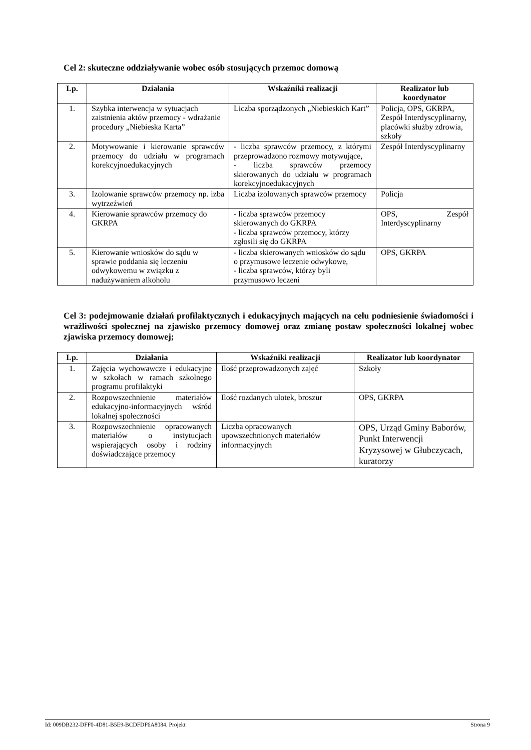Cel 2: skuteczne oddziaływanie wobec osób stosujących przemoc domową
| Lp. | Działania | Wskaźniki realizacji | Realizator lub koordynator |
| --- | --- | --- | --- |
| 1. | Szybka interwencja w sytuacjach zaistnienia aktów przemocy - wdrażanie procedury „Niebieska Karta” | Liczba sporządzonych „Niebieskich Kart” | Policja, OPS, GKRPA, Zespół Interdyscyplinarny, placówki służby zdrowia, szkoły |
| 2. | Motywowanie i kierowanie sprawców przemocy do udziału w programach korekcyjnoedukacyjnych | - liczba sprawców przemocy, z którymi przeprowadzono rozmowy motywujące, - liczba sprawców przemocy skierowanych do udziału w programach korekcyjnoedukacyjnych | Zespół Interdyscyplinarny |
| 3. | Izolowanie sprawców przemocy np. izba wytrzeźwień | Liczba izolowanych sprawców przemocy | Policja |
| 4. | Kierowanie sprawców przemocy do GKRPA | - liczba sprawców przemocy skierowanych do GKRPA - liczba sprawców przemocy, którzy zgłosili się do GKRPA | OPS, Zespół Interdyscyplinarny |
| 5. | Kierowanie wniosków do sądu w sprawie poddania się leczeniu odwykowemu w związku z nadużywaniem alkoholu | - liczba skierowanych wniosków do sądu o przymusowe leczenie odwykowe, - liczba sprawców, którzy byli przymusowo leczeni | OPS, GKRPA |
Cel 3: podejmowanie działań profilaktycznych i edukacyjnych mających na celu podniesienie świadomości i wrażliwości społecznej na zjawisko przemocy domowej oraz zmianę postaw społeczności lokalnej wobec zjawiska przemocy domowej;
| Lp. | Działania | Wskaźniki realizacji | Realizator lub koordynator |
| --- | --- | --- | --- |
| 1. | Zajęcia wychowawcze i edukacyjne w szkołach w ramach szkolnego programu profilaktyki | Ilość przeprowadzonych zajęć | Szkoły |
| 2. | Rozpowszechnienie materiałów edukacyjno-informacyjnych wśród lokalnej społeczności | Ilość rozdanych ulotek, broszur | OPS, GKRPA |
| 3. | Rozpowszechnienie opracowanych materiałów o instytucjach wspierających osoby i rodziny doświadczające przemocy | Liczba opracowanych upowszechnionych materiałów informacyjnych | OPS, Urząd Gminy Baborów, Punkt Interwencji Kryzysowej w Głubczycach, kuratorzy |
Id: 009DB232-DFF0-4D81-B5E9-BCDFDF6A8084. Projekt Strona 9